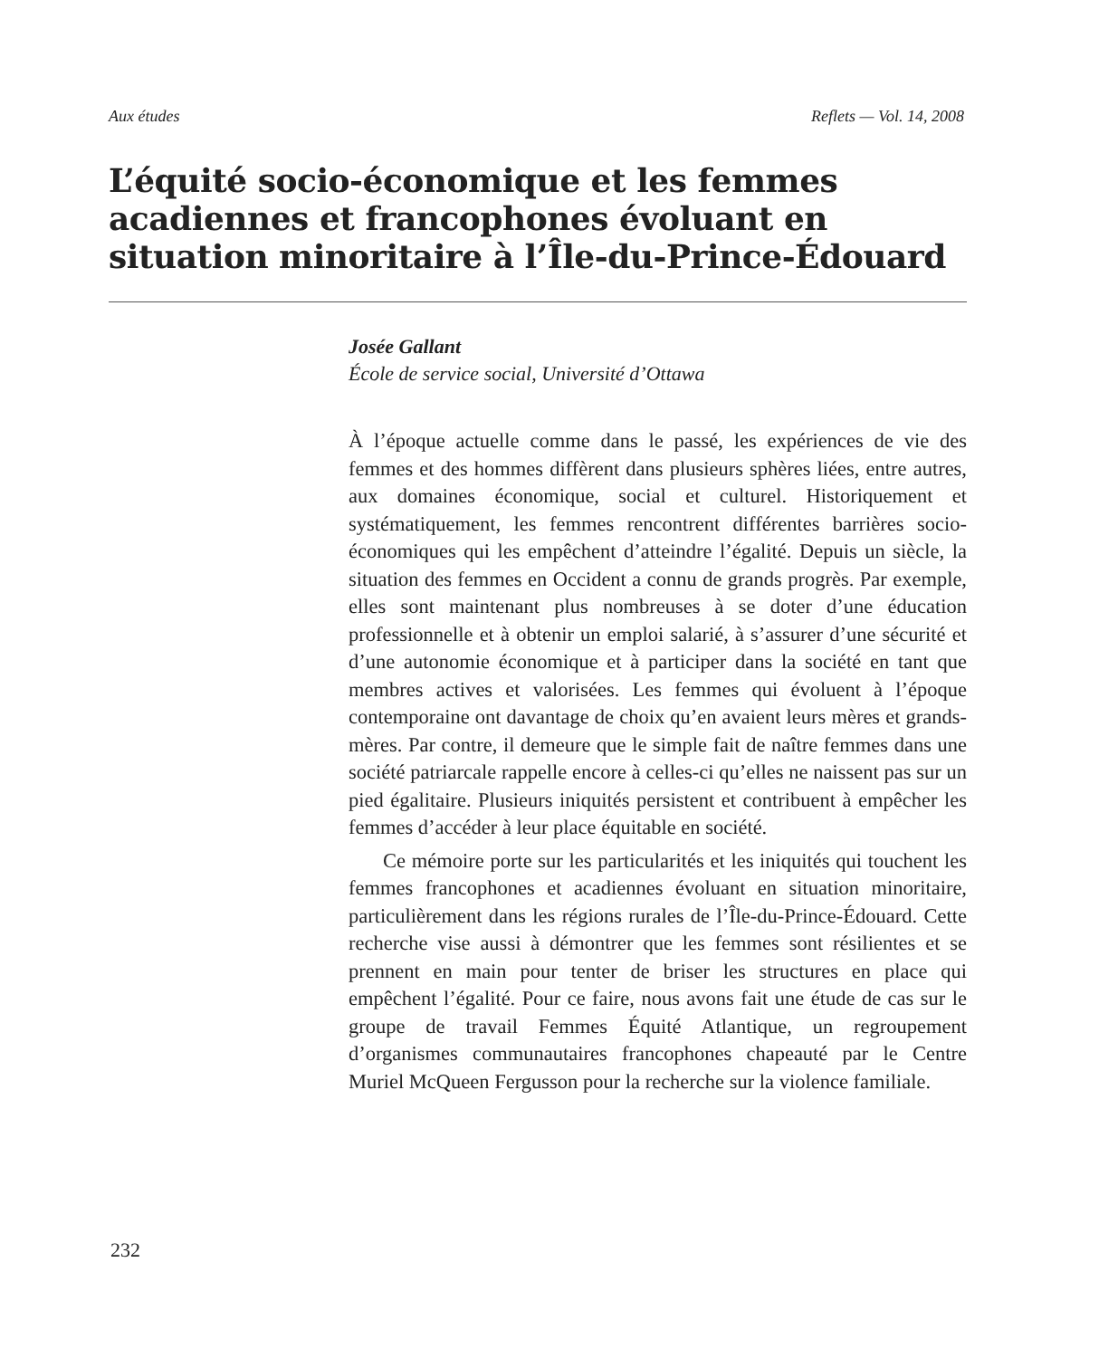Aux études Reflets — Vol. 14, 2008
L’équité socio-économique et les femmes acadiennes et francophones évoluant en situation minoritaire à l’Île-du-Prince-Édouard
Josée Gallant
École de service social, Université d’Ottawa
À l’époque actuelle comme dans le passé, les expériences de vie des femmes et des hommes diffèrent dans plusieurs sphères liées, entre autres, aux domaines économique, social et culturel. Historiquement et systématiquement, les femmes rencontrent différentes barrières socio-économiques qui les empêchent d’atteindre l’égalité. Depuis un siècle, la situation des femmes en Occident a connu de grands progrès. Par exemple, elles sont maintenant plus nombreuses à se doter d’une éducation professionnelle et à obtenir un emploi salarié, à s’assurer d’une sécurité et d’une autonomie économique et à participer dans la société en tant que membres actives et valorisées. Les femmes qui évoluent à l’époque contemporaine ont davantage de choix qu’en avaient leurs mères et grands-mères. Par contre, il demeure que le simple fait de naître femmes dans une société patriarcale rappelle encore à celles-ci qu’elles ne naissent pas sur un pied égalitaire. Plusieurs iniquités persistent et contribuent à empêcher les femmes d’accéder à leur place équitable en société.
Ce mémoire porte sur les particularités et les iniquités qui touchent les femmes francophones et acadiennes évoluant en situation minoritaire, particulièrement dans les régions rurales de l’Île-du-Prince-Édouard. Cette recherche vise aussi à démontrer que les femmes sont résilientes et se prennent en main pour tenter de briser les structures en place qui empêchent l’égalité. Pour ce faire, nous avons fait une étude de cas sur le groupe de travail Femmes Équité Atlantique, un regroupement d’organismes communautaires francophones chapeauté par le Centre Muriel McQueen Fergusson pour la recherche sur la violence familiale.
232